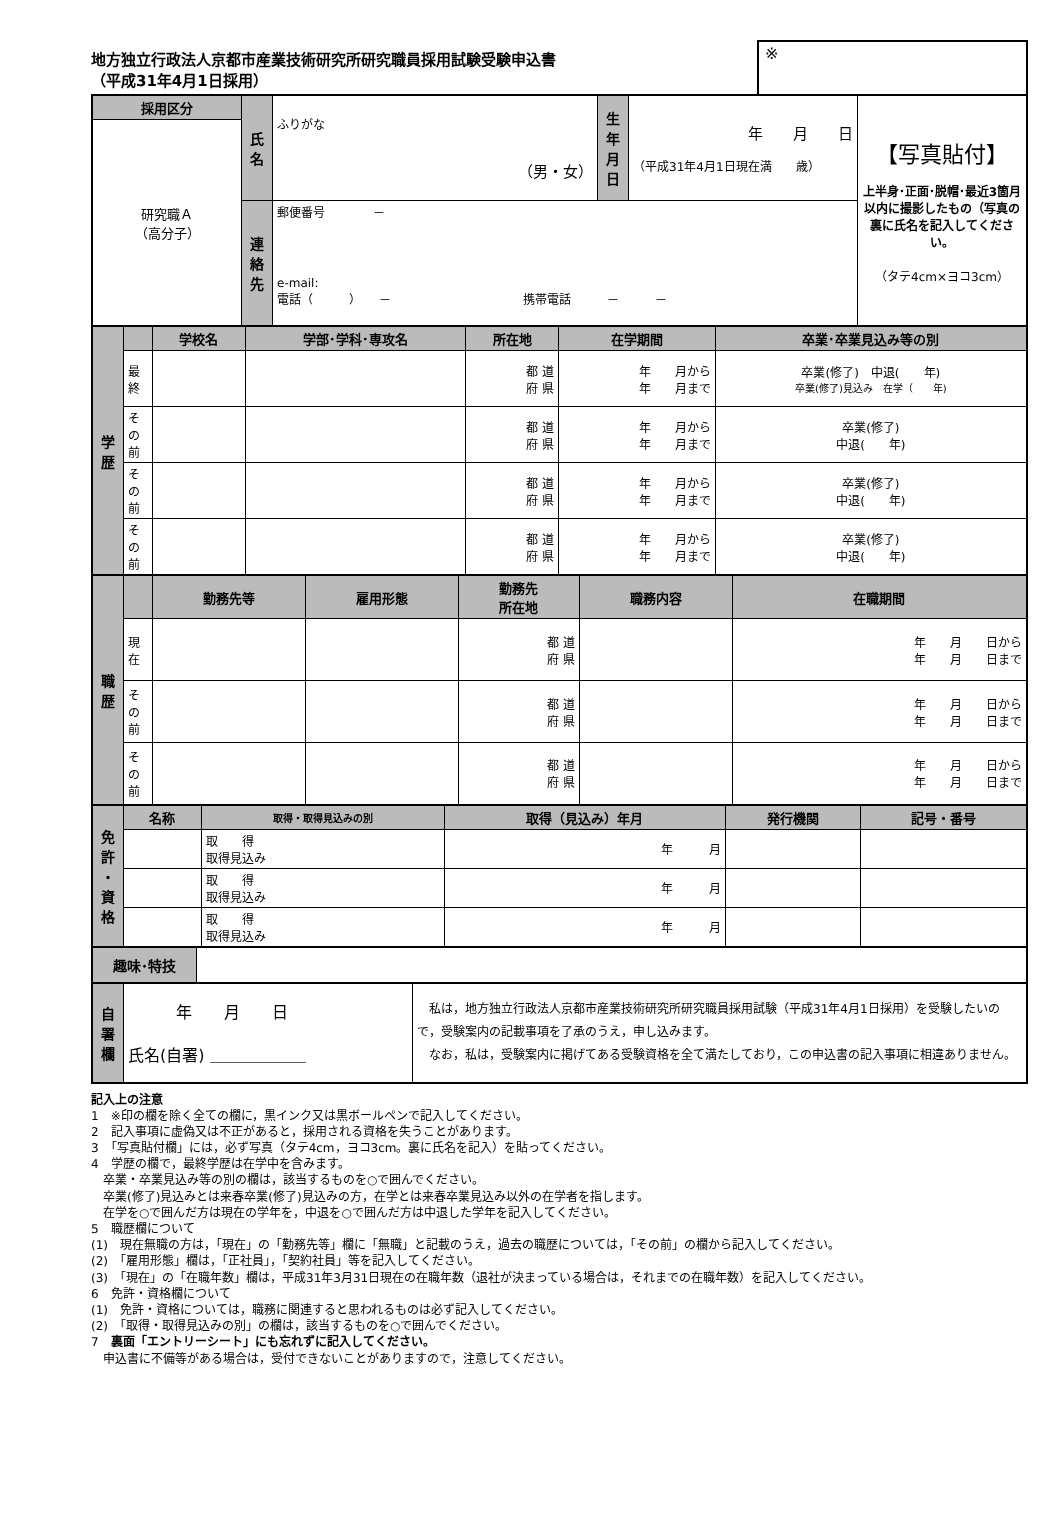地方独立行政法人京都市産業技術研究所研究職員採用試験受験申込書
（平成31年4月1日採用）
※
| 採用区分 | 氏 名 | ふりがな （男・女） | 生 年 月 日 | 年 月 日 （平成31年4月1日現在満 歳） | 【写真貼付】 上半身･正面･脱帽･最近3箇月以内に撮影したもの（写真の裏に氏名を記入してください。 （タテ4cm×ヨコ3cm） |
| 研究職Ａ （高分子） | | | | | |
| | 連 絡 先 | 郵便番号 － e-mail: 電話（ ） － 携帯電話 － － | | | |
| 学 歴 | | 学校名 | 学部･学科･専攻名 | 所在地 | 在学期間 | 卒業･卒業見込み等の別 |
| | 最 終 | | | 都 道 府 県 | 年 月から 年 月まで | 卒業(修了) 中退( 年) 卒業(修了)見込み 在学（ 年) |
| | そ の 前 | | | 都 道 府 県 | 年 月から 年 月まで | 卒業(修了) 中退( 年) |
| | そ の 前 | | | 都 道 府 県 | 年 月から 年 月まで | 卒業(修了) 中退( 年) |
| | そ の 前 | | | 都 道 府 県 | 年 月から 年 月まで | 卒業(修了) 中退( 年) |
| 職 歴 | | 勤務先等 | 雇用形態 | 勤務先 所在地 | 職務内容 | 在職期間 |
| | 現 在 | | | 都 道 府 県 | | 年 月 日から 年 月 日まで |
| | そ の 前 | | | 都 道 府 県 | | 年 月 日から 年 月 日まで |
| | そ の 前 | | | 都 道 府 県 | | 年 月 日から 年 月 日まで |
| 免 許 ・ 資 格 | 名称 | 取得・取得見込みの別 | 取得（見込み）年月 | 発行機関 | 記号・番号 |
| | | 取 得 取得見込み | 年 月 | | |
| | | 取 得 取得見込み | 年 月 | | |
| | | 取 得 取得見込み | 年 月 | | |
| 趣味･特技 | |
| 自 署 欄 | 年 月 日 氏名(自署) ＿＿＿＿＿＿ | 私は，地方独立行政法人京都市産業技術研究所研究職員採用試験（平成31年4月1日採用）を受験したいので，受験案内の記載事項を了承のうえ，申し込みます。 なお，私は，受験案内に掲げてある受験資格を全て満たしており，この申込書の記入事項に相違ありません。 |
記入上の注意
1　※印の欄を除く全ての欄に，黒インク又は黒ボールペンで記入してください。
2　記入事項に虚偽又は不正があると，採用される資格を失うことがあります。
3　「写真貼付欄」には，必ず写真（タテ4cm，ヨコ3cm。裏に氏名を記入）を貼ってください。
4　学歴の欄で，最終学歴は在学中を含みます。
　卒業・卒業見込み等の別の欄は，該当するものを○で囲んでください。
　卒業(修了)見込みとは来春卒業(修了)見込みの方，在学とは来春卒業見込み以外の在学者を指します。
　在学を○で囲んだ方は現在の学年を，中退を○で囲んだ方は中退した学年を記入してください。
5　職歴欄について
(1)　現在無職の方は，「現在」の「勤務先等」欄に「無職」と記載のうえ，過去の職歴については，「その前」の欄から記入してください。
(2)　「雇用形態」欄は，「正社員」，「契約社員」等を記入してください。
(3)　「現在」の「在職年数」欄は，平成31年3月31日現在の在職年数（退社が決まっている場合は，それまでの在職年数）を記入してください。
6　免許・資格欄について
(1)　免許・資格については，職務に関連すると思われるものは必ず記入してください。
(2)　「取得・取得見込みの別」の欄は，該当するものを○で囲んでください。
7　裏面「エントリーシート」にも忘れずに記入してください。
　申込書に不備等がある場合は，受付できないことがありますので，注意してください。